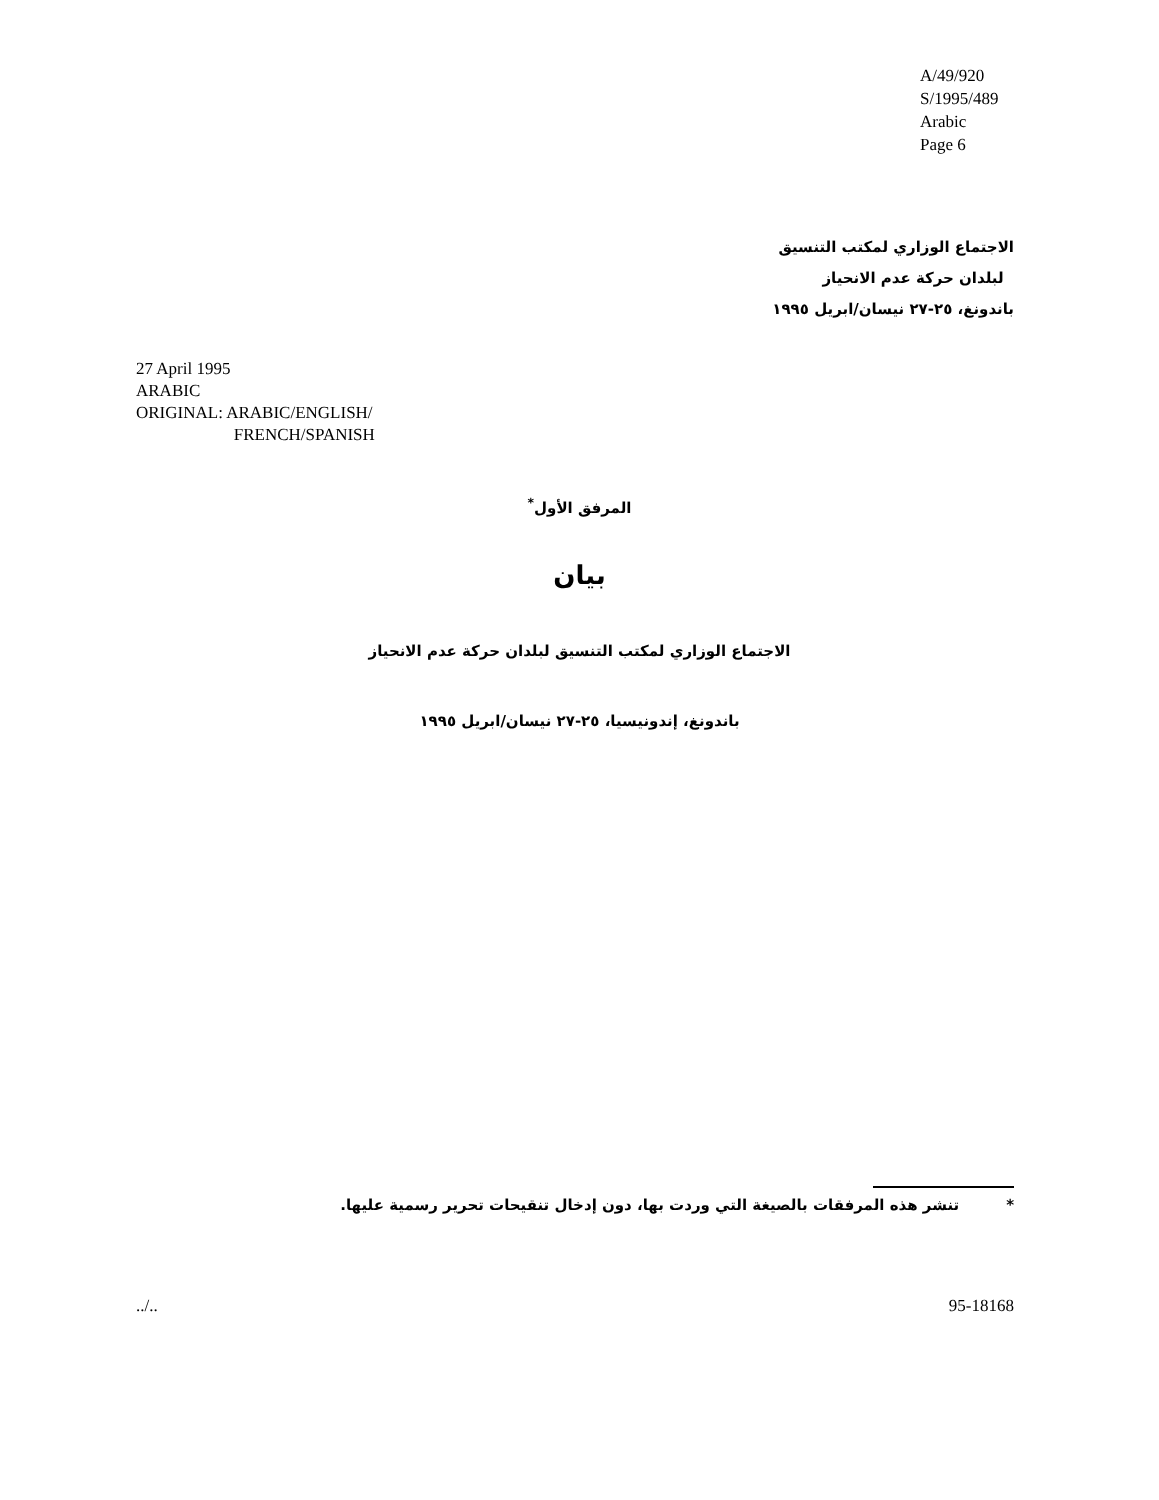A/49/920
S/1995/489
Arabic
Page 6
الاجتماع الوزاري لمكتب التنسيق
لبلدان حركة عدم الانحياز
باندونغ، ٢٥-٢٧ نيسان/ابريل ١٩٩٥
27 April 1995
ARABIC
ORIGINAL: ARABIC/ENGLISH/
FRENCH/SPANISH
المرفق الأول<sup>*</sup>
بيان
الاجتماع الوزاري لمكتب التنسيق لبلدان حركة عدم الانحياز
باندونغ، إندونيسيا، ٢٥-٢٧ نيسان/ابريل ١٩٩٥
* تنشر هذه المرفقات بالصيغة التي وردت بها، دون إدخال تنقيحات تحرير رسمية عليها.
../.. 95-18168